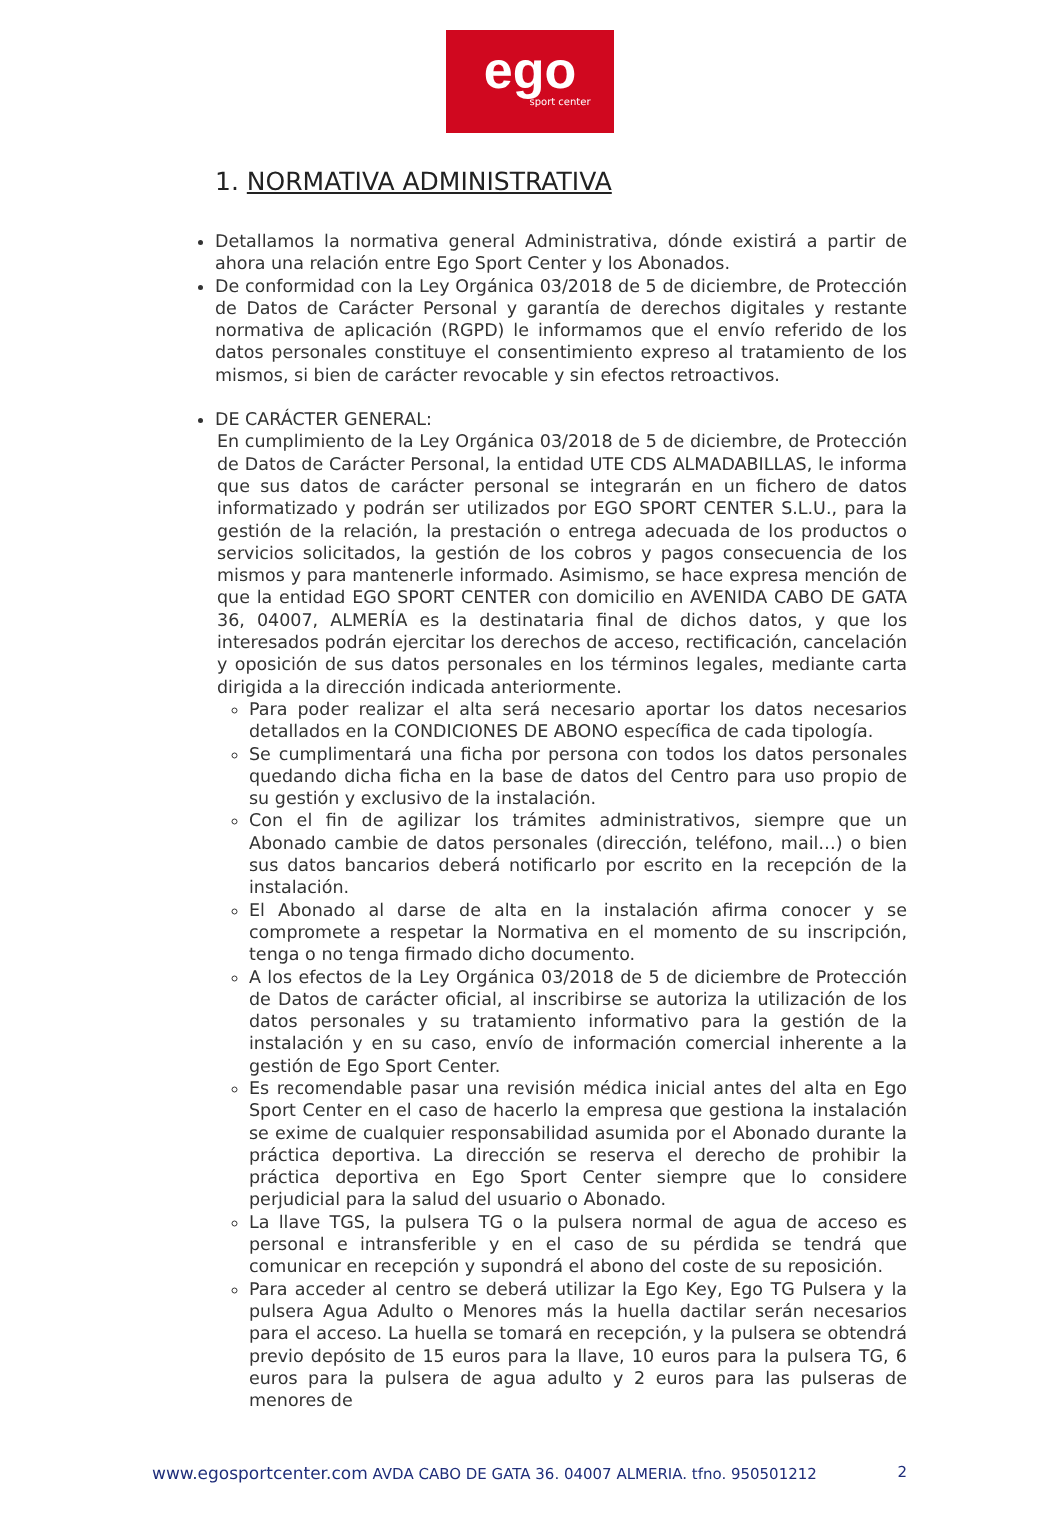ego
sport center
1. NORMATIVA ADMINISTRATIVA
Detallamos la normativa general Administrativa, dónde existirá a partir de ahora una relación entre Ego Sport Center y los Abonados.
De conformidad con la Ley Orgánica 03/2018 de 5 de diciembre, de Protección de Datos de Carácter Personal y garantía de derechos digitales y restante normativa de aplicación (RGPD) le informamos que el envío referido de los datos personales constituye el consentimiento expreso al tratamiento de los mismos, si bien de carácter revocable y sin efectos retroactivos.
DE CARÁCTER GENERAL:
En cumplimiento de la Ley Orgánica 03/2018 de 5 de diciembre, de Protección de Datos de Carácter Personal, la entidad UTE CDS ALMADABILLAS, le informa que sus datos de carácter personal se integrarán en un fichero de datos informatizado y podrán ser utilizados por EGO SPORT CENTER S.L.U., para la gestión de la relación, la prestación o entrega adecuada de los productos o servicios solicitados, la gestión de los cobros y pagos consecuencia de los mismos y para mantenerle informado. Asimismo, se hace expresa mención de que la entidad EGO SPORT CENTER con domicilio en AVENIDA CABO DE GATA 36, 04007, ALMERÍA es la destinataria final de dichos datos, y que los interesados podrán ejercitar los derechos de acceso, rectificación, cancelación y oposición de sus datos personales en los términos legales, mediante carta dirigida a la dirección indicada anteriormente.
Para poder realizar el alta será necesario aportar los datos necesarios detallados en la CONDICIONES DE ABONO específica de cada tipología.
Se cumplimentará una ficha por persona con todos los datos personales quedando dicha ficha en la base de datos del Centro para uso propio de su gestión y exclusivo de la instalación.
Con el fin de agilizar los trámites administrativos, siempre que un Abonado cambie de datos personales (dirección, teléfono, mail…) o bien sus datos bancarios deberá notificarlo por escrito en la recepción de la instalación.
El Abonado al darse de alta en la instalación afirma conocer y se compromete a respetar la Normativa en el momento de su inscripción, tenga o no tenga firmado dicho documento.
A los efectos de la Ley Orgánica 03/2018 de 5 de diciembre de Protección de Datos de carácter oficial, al inscribirse se autoriza la utilización de los datos personales y su tratamiento informativo para la gestión de la instalación y en su caso, envío de información comercial inherente a la gestión de Ego Sport Center.
Es recomendable pasar una revisión médica inicial antes del alta en Ego Sport Center en el caso de hacerlo la empresa que gestiona la instalación se exime de cualquier responsabilidad asumida por el Abonado durante la práctica deportiva. La dirección se reserva el derecho de prohibir la práctica deportiva en Ego Sport Center siempre que lo considere perjudicial para la salud del usuario o Abonado.
La llave TGS, la pulsera TG o la pulsera normal de agua de acceso es personal e intransferible y en el caso de su pérdida se tendrá que comunicar en recepción y supondrá el abono del coste de su reposición.
Para acceder al centro se deberá utilizar la Ego Key, Ego TG Pulsera y la pulsera Agua Adulto o Menores más la huella dactilar serán necesarios para el acceso. La huella se tomará en recepción, y la pulsera se obtendrá previo depósito de 15 euros para la llave, 10 euros para la pulsera TG, 6 euros para la pulsera de agua adulto y 2 euros para las pulseras de menores de
www.egosportcenter.com AVDA CABO DE GATA 36. 04007 ALMERIA. tfno. 950501212 2